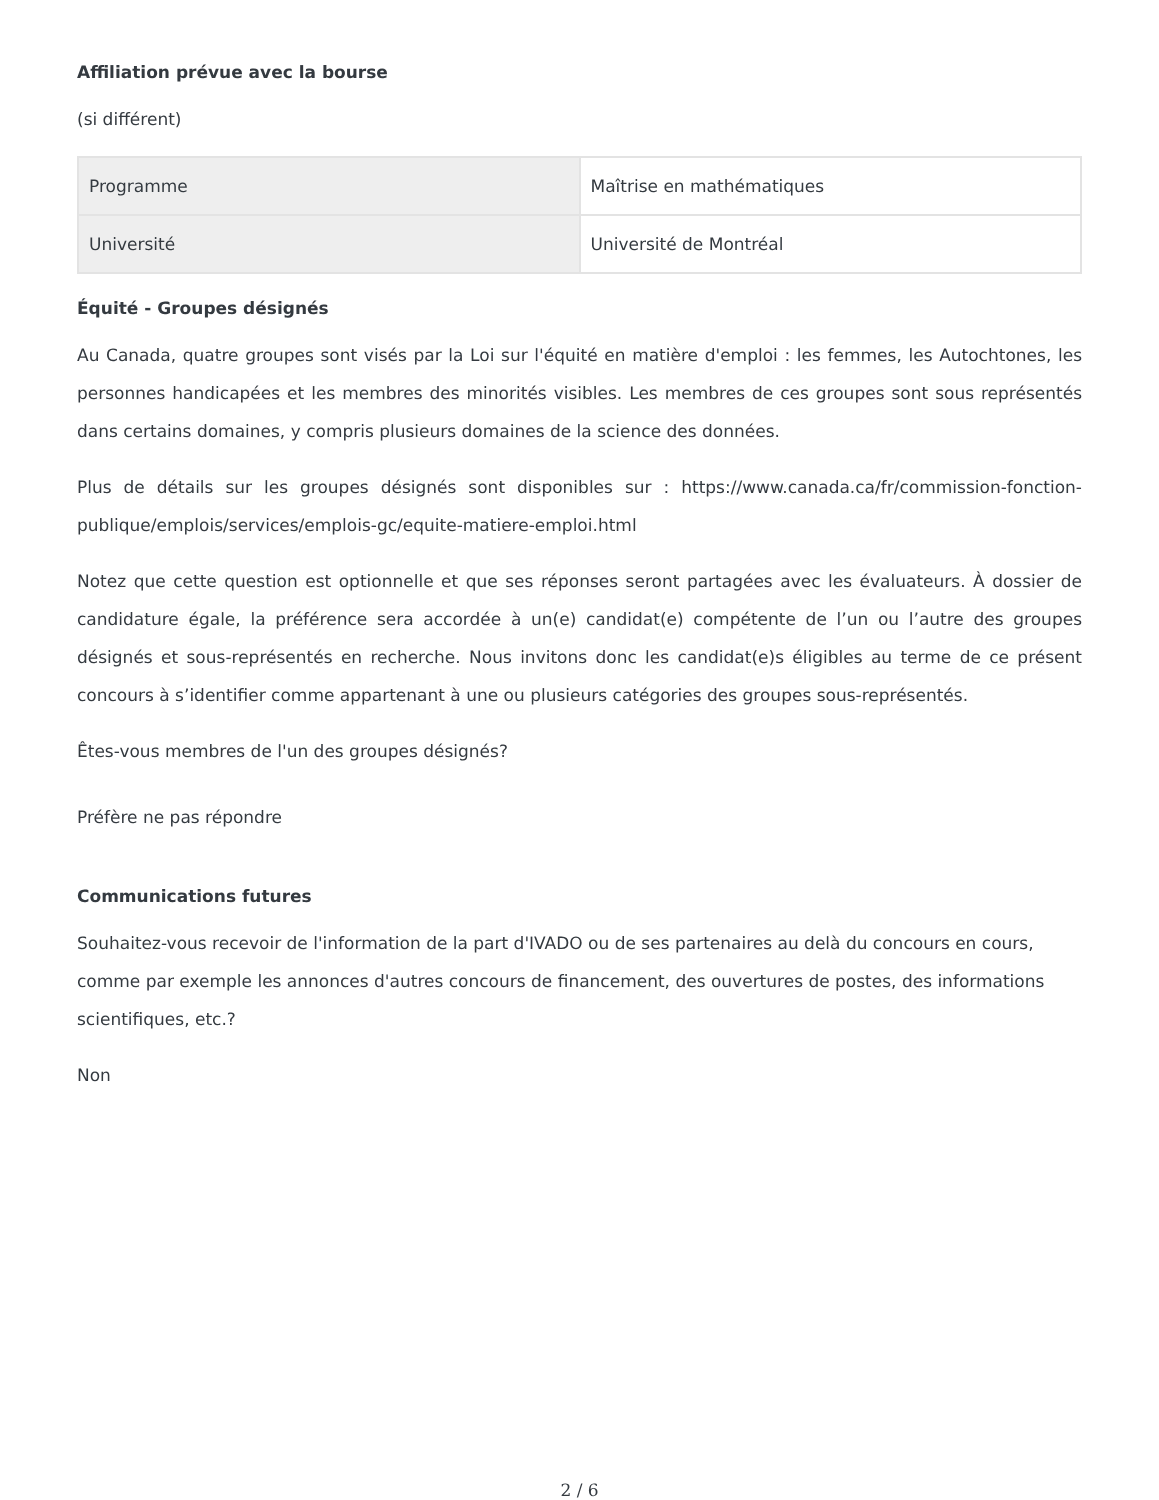Affiliation prévue avec la bourse
(si différent)
| Programme | Maîtrise en mathématiques |
| Université | Université de Montréal |
Équité - Groupes désignés
Au Canada, quatre groupes sont visés par la Loi sur l'équité en matière d'emploi : les femmes, les Autochtones, les personnes handicapées et les membres des minorités visibles. Les membres de ces groupes sont sous représentés dans certains domaines, y compris plusieurs domaines de la science des données.
Plus de détails sur les groupes désignés sont disponibles sur : https://www.canada.ca/fr/commission-fonction-publique/emplois/services/emplois-gc/equite-matiere-emploi.html
Notez que cette question est optionnelle et que ses réponses seront partagées avec les évaluateurs. À dossier de candidature égale, la préférence sera accordée à un(e) candidat(e) compétente de l’un ou l’autre des groupes désignés et sous-représentés en recherche. Nous invitons donc les candidat(e)s éligibles au terme de ce présent concours à s’identifier comme appartenant à une ou plusieurs catégories des groupes sous-représentés.
Êtes-vous membres de l'un des groupes désignés?
Préfère ne pas répondre
Communications futures
Souhaitez-vous recevoir de l'information de la part d'IVADO ou de ses partenaires au delà du concours en cours, comme par exemple les annonces d'autres concours de financement, des ouvertures de postes, des informations scientifiques, etc.?
Non
2 / 6